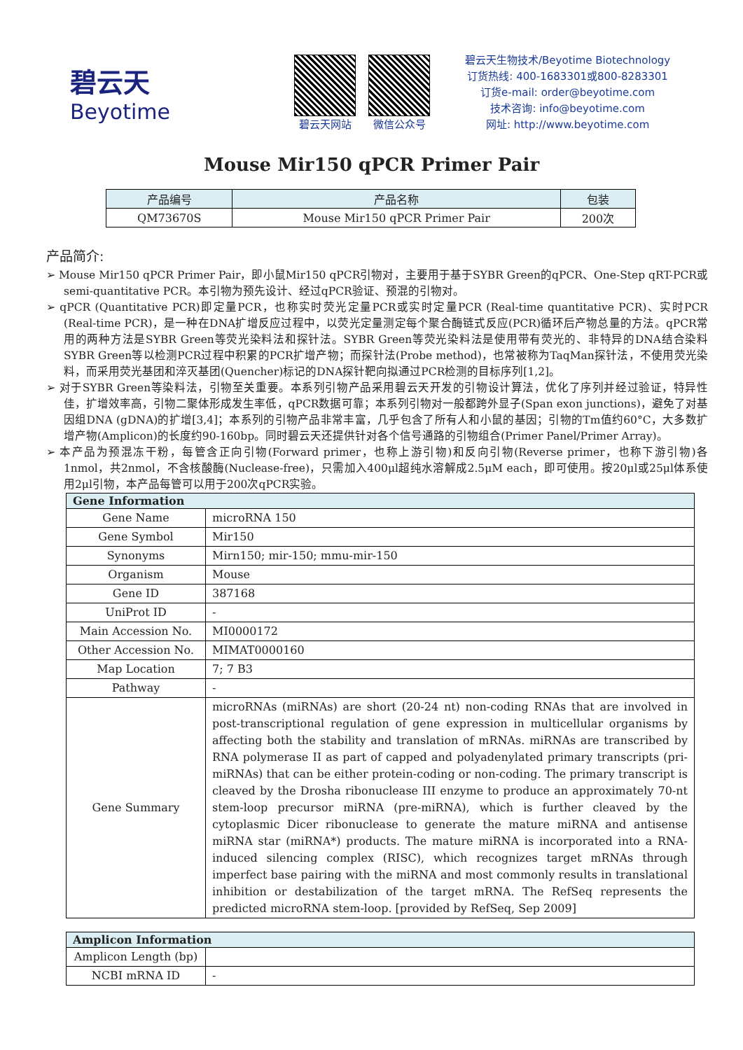碧云天
Beyotime
碧云天网站 微信公众号
碧云天生物技术/Beyotime Biotechnology
订货热线: 400-1683301或800-8283301
订货e-mail: order@beyotime.com
技术咨询: info@beyotime.com
网址: http://www.beyotime.com
Mouse Mir150 qPCR Primer Pair
| 产品编号 | 产品名称 | 包装 |
| --- | --- | --- |
| QM73670S | Mouse Mir150 qPCR Primer Pair | 200次 |
产品简介:
➢ Mouse Mir150 qPCR Primer Pair，即小鼠Mir150 qPCR引物对，主要用于基于SYBR Green的qPCR、One-Step qRT-PCR或semi-quantitative PCR。本引物为预先设计、经过qPCR验证、预混的引物对。
➢ qPCR (Quantitative PCR)即定量PCR，也称实时荧光定量PCR或实时定量PCR (Real-time quantitative PCR)、实时PCR (Real-time PCR)，是一种在DNA扩增反应过程中，以荧光定量测定每个聚合酶链式反应(PCR)循环后产物总量的方法。qPCR常用的两种方法是SYBR Green等荧光染料法和探针法。SYBR Green等荧光染料法是使用带有荧光的、非特异的DNA结合染料SYBR Green等以检测PCR过程中积累的PCR扩增产物；而探针法(Probe method)，也常被称为TaqMan探针法，不使用荧光染料，而采用荧光基团和淬灭基团(Quencher)标记的DNA探针靶向拟通过PCR检测的目标序列[1,2]。
➢ 对于SYBR Green等染料法，引物至关重要。本系列引物产品采用碧云天开发的引物设计算法，优化了序列并经过验证，特异性佳，扩增效率高，引物二聚体形成发生率低，qPCR数据可靠；本系列引物对一般都跨外显子(Span exon junctions)，避免了对基因组DNA (gDNA)的扩增[3,4]；本系列的引物产品非常丰富，几乎包含了所有人和小鼠的基因；引物的Tm值约60°C，大多数扩增产物(Amplicon)的长度约90-160bp。同时碧云天还提供针对各个信号通路的引物组合(Primer Panel/Primer Array)。
➢ 本产品为预混冻干粉，每管含正向引物(Forward primer，也称上游引物)和反向引物(Reverse primer，也称下游引物)各1nmol，共2nmol，不含核酸酶(Nuclease-free)，只需加入400μl超纯水溶解成2.5μM each，即可使用。按20μl或25μl体系使用2μl引物，本产品每管可以用于200次qPCR实验。
| Gene Information | |
| --- | --- |
| Gene Name | microRNA 150 |
| Gene Symbol | Mir150 |
| Synonyms | Mirn150; mir-150; mmu-mir-150 |
| Organism | Mouse |
| Gene ID | 387168 |
| UniProt ID | - |
| Main Accession No. | MI0000172 |
| Other Accession No. | MIMAT0000160 |
| Map Location | 7; 7 B3 |
| Pathway | - |
| Gene Summary | microRNAs (miRNAs) are short (20-24 nt) non-coding RNAs that are involved in post-transcriptional regulation of gene expression in multicellular organisms by affecting both the stability and translation of mRNAs. miRNAs are transcribed by RNA polymerase II as part of capped and polyadenylated primary transcripts (pri-miRNAs) that can be either protein-coding or non-coding. The primary transcript is cleaved by the Drosha ribonuclease III enzyme to produce an approximately 70-nt stem-loop precursor miRNA (pre-miRNA), which is further cleaved by the cytoplasmic Dicer ribonuclease to generate the mature miRNA and antisense miRNA star (miRNA*) products. The mature miRNA is incorporated into a RNA-induced silencing complex (RISC), which recognizes target mRNAs through imperfect base pairing with the miRNA and most commonly results in translational inhibition or destabilization of the target mRNA. The RefSeq represents the predicted microRNA stem-loop. [provided by RefSeq, Sep 2009] |
| Amplicon Information | |
| --- | --- |
| Amplicon Length (bp) | |
| NCBI mRNA ID | - |